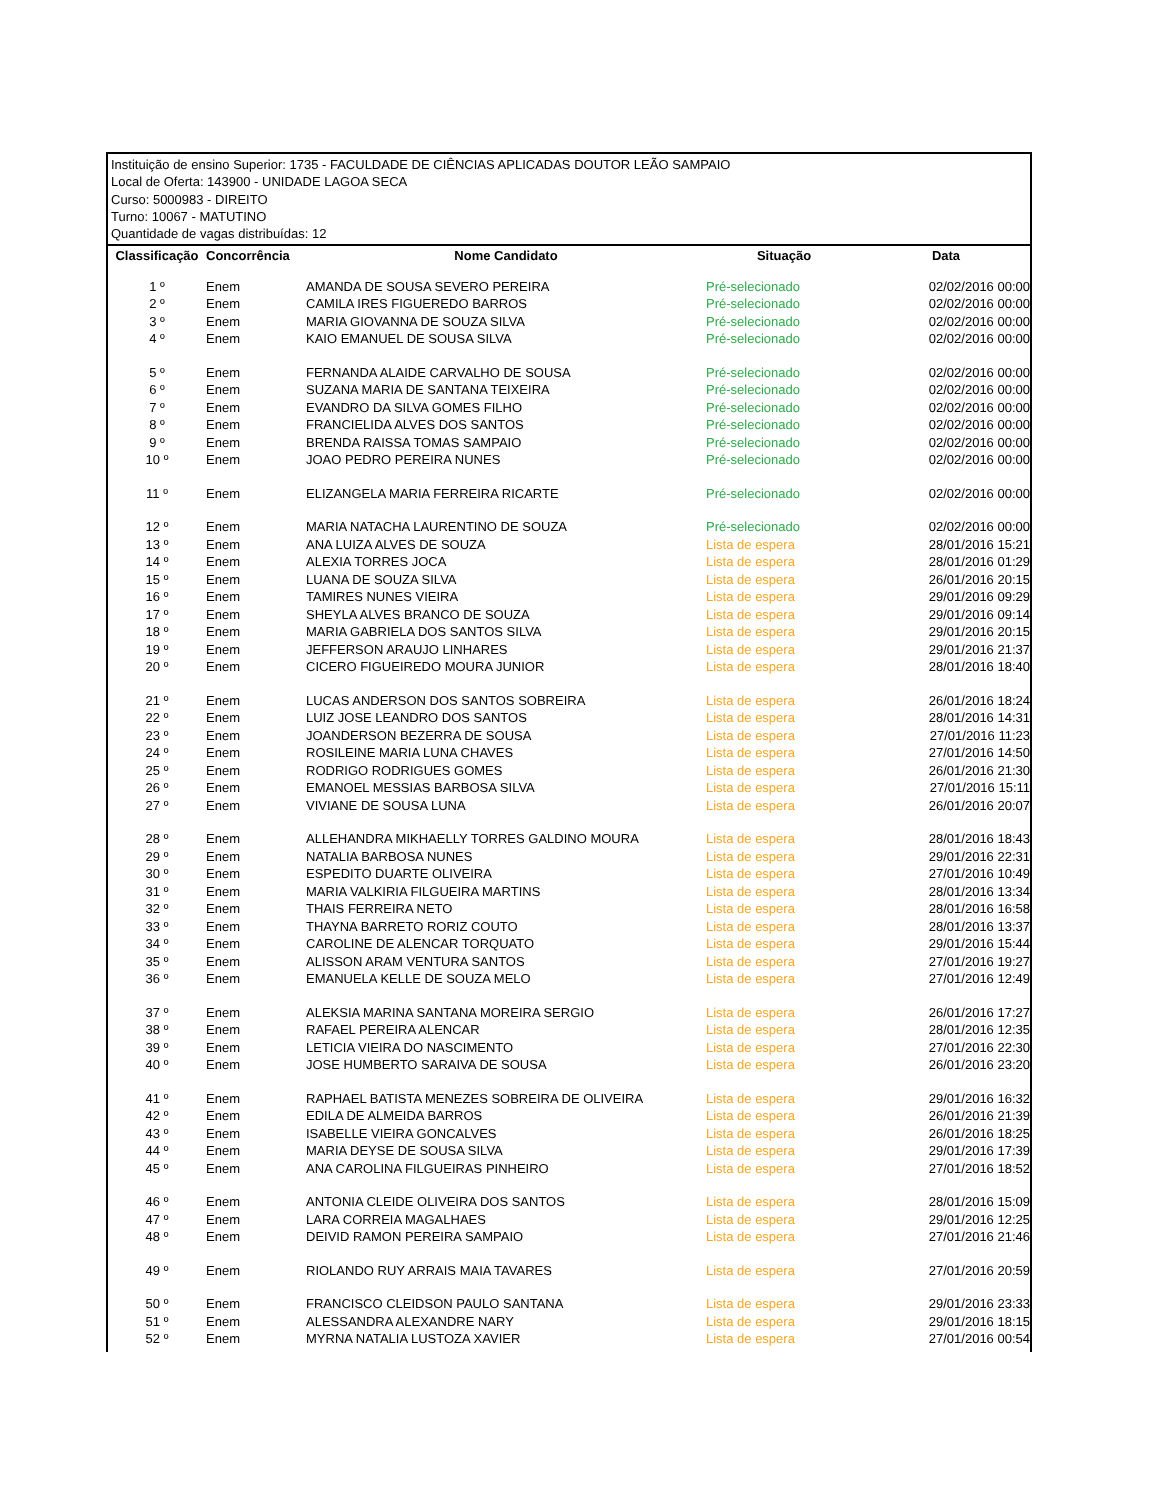Instituição de ensino Superior: 1735 - FACULDADE DE CIÊNCIAS APLICADAS DOUTOR LEÃO SAMPAIO
Local de Oferta: 143900 - UNIDADE LAGOA SECA
Curso: 5000983 - DIREITO
Turno: 10067 - MATUTINO
Quantidade de vagas distribuídas: 12
| Classificação | Concorrência | Nome Candidato | Situação | Data |
| --- | --- | --- | --- | --- |
| 1 º | Enem | AMANDA DE SOUSA SEVERO PEREIRA | Pré-selecionado | 02/02/2016 00:00 |
| 2 º | Enem | CAMILA IRES FIGUEREDO BARROS | Pré-selecionado | 02/02/2016 00:00 |
| 3 º | Enem | MARIA GIOVANNA DE SOUZA SILVA | Pré-selecionado | 02/02/2016 00:00 |
| 4 º | Enem | KAIO EMANUEL DE SOUSA SILVA | Pré-selecionado | 02/02/2016 00:00 |
| 5 º | Enem | FERNANDA ALAIDE CARVALHO DE SOUSA | Pré-selecionado | 02/02/2016 00:00 |
| 6 º | Enem | SUZANA MARIA DE SANTANA TEIXEIRA | Pré-selecionado | 02/02/2016 00:00 |
| 7 º | Enem | EVANDRO DA SILVA GOMES FILHO | Pré-selecionado | 02/02/2016 00:00 |
| 8 º | Enem | FRANCIELIDA ALVES DOS SANTOS | Pré-selecionado | 02/02/2016 00:00 |
| 9 º | Enem | BRENDA RAISSA TOMAS SAMPAIO | Pré-selecionado | 02/02/2016 00:00 |
| 10 º | Enem | JOAO PEDRO PEREIRA NUNES | Pré-selecionado | 02/02/2016 00:00 |
| 11 º | Enem | ELIZANGELA MARIA FERREIRA RICARTE | Pré-selecionado | 02/02/2016 00:00 |
| 12 º | Enem | MARIA NATACHA LAURENTINO DE SOUZA | Pré-selecionado | 02/02/2016 00:00 |
| 13 º | Enem | ANA LUIZA ALVES DE SOUZA | Lista de espera | 28/01/2016 15:21 |
| 14 º | Enem | ALEXIA TORRES JOCA | Lista de espera | 28/01/2016 01:29 |
| 15 º | Enem | LUANA DE SOUZA SILVA | Lista de espera | 26/01/2016 20:15 |
| 16 º | Enem | TAMIRES NUNES VIEIRA | Lista de espera | 29/01/2016 09:29 |
| 17 º | Enem | SHEYLA ALVES BRANCO DE SOUZA | Lista de espera | 29/01/2016 09:14 |
| 18 º | Enem | MARIA GABRIELA DOS SANTOS SILVA | Lista de espera | 29/01/2016 20:15 |
| 19 º | Enem | JEFFERSON ARAUJO LINHARES | Lista de espera | 29/01/2016 21:37 |
| 20 º | Enem | CICERO FIGUEIREDO MOURA JUNIOR | Lista de espera | 28/01/2016 18:40 |
| 21 º | Enem | LUCAS ANDERSON DOS SANTOS SOBREIRA | Lista de espera | 26/01/2016 18:24 |
| 22 º | Enem | LUIZ JOSE LEANDRO DOS SANTOS | Lista de espera | 28/01/2016 14:31 |
| 23 º | Enem | JOANDERSON BEZERRA DE SOUSA | Lista de espera | 27/01/2016 11:23 |
| 24 º | Enem | ROSILEINE MARIA LUNA CHAVES | Lista de espera | 27/01/2016 14:50 |
| 25 º | Enem | RODRIGO RODRIGUES GOMES | Lista de espera | 26/01/2016 21:30 |
| 26 º | Enem | EMANOEL MESSIAS BARBOSA SILVA | Lista de espera | 27/01/2016 15:11 |
| 27 º | Enem | VIVIANE DE SOUSA LUNA | Lista de espera | 26/01/2016 20:07 |
| 28 º | Enem | ALLEHANDRA MIKHAELLY TORRES GALDINO MOURA | Lista de espera | 28/01/2016 18:43 |
| 29 º | Enem | NATALIA BARBOSA NUNES | Lista de espera | 29/01/2016 22:31 |
| 30 º | Enem | ESPEDITO DUARTE OLIVEIRA | Lista de espera | 27/01/2016 10:49 |
| 31 º | Enem | MARIA VALKIRIA FILGUEIRA MARTINS | Lista de espera | 28/01/2016 13:34 |
| 32 º | Enem | THAIS FERREIRA NETO | Lista de espera | 28/01/2016 16:58 |
| 33 º | Enem | THAYNA BARRETO RORIZ COUTO | Lista de espera | 28/01/2016 13:37 |
| 34 º | Enem | CAROLINE DE ALENCAR TORQUATO | Lista de espera | 29/01/2016 15:44 |
| 35 º | Enem | ALISSON ARAM VENTURA SANTOS | Lista de espera | 27/01/2016 19:27 |
| 36 º | Enem | EMANUELA KELLE DE SOUZA MELO | Lista de espera | 27/01/2016 12:49 |
| 37 º | Enem | ALEKSIA MARINA SANTANA MOREIRA SERGIO | Lista de espera | 26/01/2016 17:27 |
| 38 º | Enem | RAFAEL PEREIRA ALENCAR | Lista de espera | 28/01/2016 12:35 |
| 39 º | Enem | LETICIA VIEIRA DO NASCIMENTO | Lista de espera | 27/01/2016 22:30 |
| 40 º | Enem | JOSE HUMBERTO SARAIVA DE SOUSA | Lista de espera | 26/01/2016 23:20 |
| 41 º | Enem | RAPHAEL BATISTA MENEZES SOBREIRA DE OLIVEIRA | Lista de espera | 29/01/2016 16:32 |
| 42 º | Enem | EDILA DE ALMEIDA BARROS | Lista de espera | 26/01/2016 21:39 |
| 43 º | Enem | ISABELLE VIEIRA GONCALVES | Lista de espera | 26/01/2016 18:25 |
| 44 º | Enem | MARIA DEYSE DE SOUSA SILVA | Lista de espera | 29/01/2016 17:39 |
| 45 º | Enem | ANA CAROLINA FILGUEIRAS PINHEIRO | Lista de espera | 27/01/2016 18:52 |
| 46 º | Enem | ANTONIA CLEIDE OLIVEIRA DOS SANTOS | Lista de espera | 28/01/2016 15:09 |
| 47 º | Enem | LARA CORREIA MAGALHAES | Lista de espera | 29/01/2016 12:25 |
| 48 º | Enem | DEIVID RAMON PEREIRA SAMPAIO | Lista de espera | 27/01/2016 21:46 |
| 49 º | Enem | RIOLANDO RUY ARRAIS MAIA TAVARES | Lista de espera | 27/01/2016 20:59 |
| 50 º | Enem | FRANCISCO CLEIDSON PAULO SANTANA | Lista de espera | 29/01/2016 23:33 |
| 51 º | Enem | ALESSANDRA ALEXANDRE NARY | Lista de espera | 29/01/2016 18:15 |
| 52 º | Enem | MYRNA NATALIA LUSTOZA XAVIER | Lista de espera | 27/01/2016 00:54 |